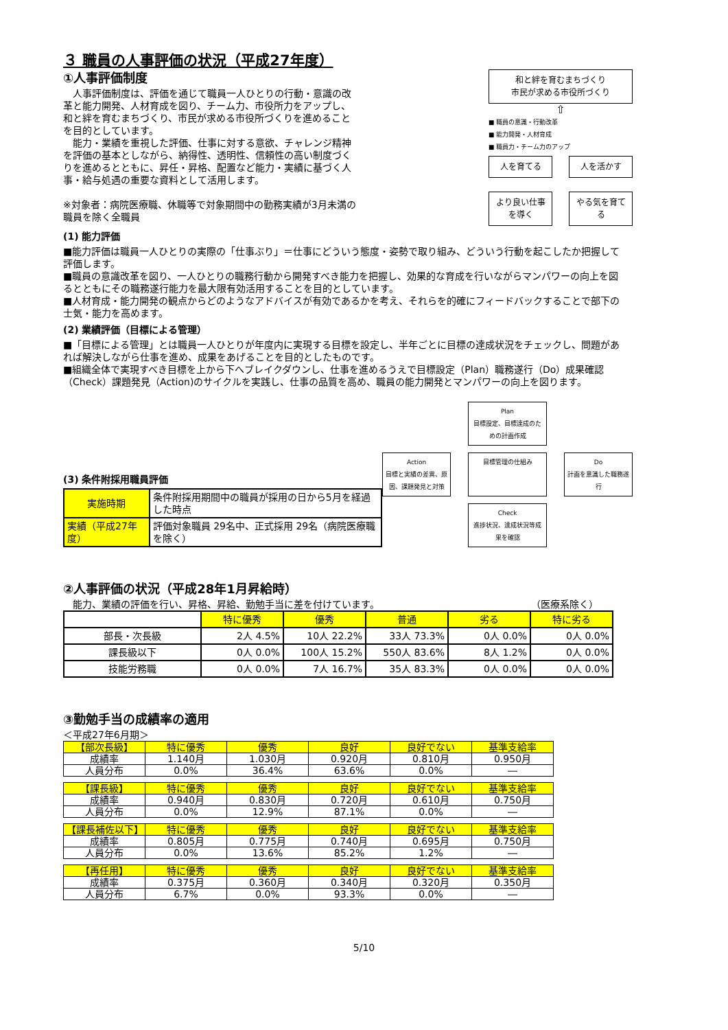３ 職員の人事評価の状況（平成27年度）
①人事評価制度
　人事評価制度は、評価を通じて職員一人ひとりの行動・意識の改革と能力開発、人材育成を図り、チーム力、市役所力をアップし、和と絆を育むまちづくり、市民が求める市役所づくりを進めることを目的としています。
　能力・業績を重視した評価、仕事に対する意欲、チャレンジ精神を評価の基本としながら、納得性、透明性、信頼性の高い制度づくりを進めるとともに、昇任・昇格、配置など能力・実績に基づく人事・給与処遇の重要な資料として活用します。
※対象者：病院医療職、休職等で対象期間中の勤務実績が3月未満の職員を除く全職員
和と絆を育むまちづくり
市民が求める市役所づくり
⇧
■ 職員の意識・行動改革
■ 能力開発・人材育成
■ 職員力・チーム力のアップ
人を育てる
人を活かす
より良い仕事を導く
やる気を育てる
(1) 能力評価
■能力評価は職員一人ひとりの実際の「仕事ぶり」＝仕事にどういう態度・姿勢で取り組み、どういう行動を起こしたか把握して評価します。
■職員の意識改革を図り、一人ひとりの職務行動から開発すべき能力を把握し、効果的な育成を行いながらマンパワーの向上を図るとともにその職務遂行能力を最大限有効活用することを目的としています。
■人材育成・能力開発の観点からどのようなアドバイスが有効であるかを考え、それらを的確にフィードバックすることで部下の士気・能力を高めます。
(2) 業績評価（目標による管理）
■「目標による管理」とは職員一人ひとりが年度内に実現する目標を設定し、半年ごとに目標の達成状況をチェックし、問題があれば解決しながら仕事を進め、成果をあげることを目的としたものです。
■組織全体で実現すべき目標を上から下へブレイクダウンし、仕事を進めるうえで目標設定（Plan）職務遂行（Do）成果確認（Check）課題発見（Action)のサイクルを実践し、仕事の品質を高め、職員の能力開発とマンパワーの向上を図ります。
(3) 条件附採用職員評価
| 実施時期 | 条件附採用期間中の職員が採用の日から5月を経過した時点 |
| 実績（平成27年度） | 評価対象職員 29名中、正式採用 29名（病院医療職を除く） |
Plan
目標設定、目標達成のための計画作成
Action
目標と実績の差異、原因、課題発見と対策
目標管理の仕組み
Do
計画を意識した職務遂行
Check
進捗状況、達成状況等成果を確認
②人事評価の状況（平成28年1月昇給時）
　能力、業績の評価を行い、昇格、昇給、勤勉手当に差を付けています。 （医療系除く）
| | 特に優秀 | 優秀 | 普通 | 劣る | 特に劣る |
| --- | --- | --- | --- | --- | --- |
| 部長・次長級 | 2人 4.5% | 10人 22.2% | 33人 73.3% | 0人 0.0% | 0人 0.0% |
| 課長級以下 | 0人 0.0% | 100人 15.2% | 550人 83.6% | 8人 1.2% | 0人 0.0% |
| 技能労務職 | 0人 0.0% | 7人 16.7% | 35人 83.3% | 0人 0.0% | 0人 0.0% |
③勤勉手当の成績率の適用
＜平成27年6月期＞
| 【部次長級】 | 特に優秀 | 優秀 | 良好 | 良好でない | 基準支給率 |
| --- | --- | --- | --- | --- | --- |
| 成績率 | 1.140月 | 1.030月 | 0.920月 | 0.810月 | 0.950月 |
| 人員分布 | 0.0% | 36.4% | 63.6% | 0.0% | ― |
| 【課長級】 | 特に優秀 | 優秀 | 良好 | 良好でない | 基準支給率 |
| --- | --- | --- | --- | --- | --- |
| 成績率 | 0.940月 | 0.830月 | 0.720月 | 0.610月 | 0.750月 |
| 人員分布 | 0.0% | 12.9% | 87.1% | 0.0% | ― |
| 【課長補佐以下】 | 特に優秀 | 優秀 | 良好 | 良好でない | 基準支給率 |
| --- | --- | --- | --- | --- | --- |
| 成績率 | 0.805月 | 0.775月 | 0.740月 | 0.695月 | 0.750月 |
| 人員分布 | 0.0% | 13.6% | 85.2% | 1.2% | ― |
| 【再任用】 | 特に優秀 | 優秀 | 良好 | 良好でない | 基準支給率 |
| --- | --- | --- | --- | --- | --- |
| 成績率 | 0.375月 | 0.360月 | 0.340月 | 0.320月 | 0.350月 |
| 人員分布 | 6.7% | 0.0% | 93.3% | 0.0% | ― |
5/10